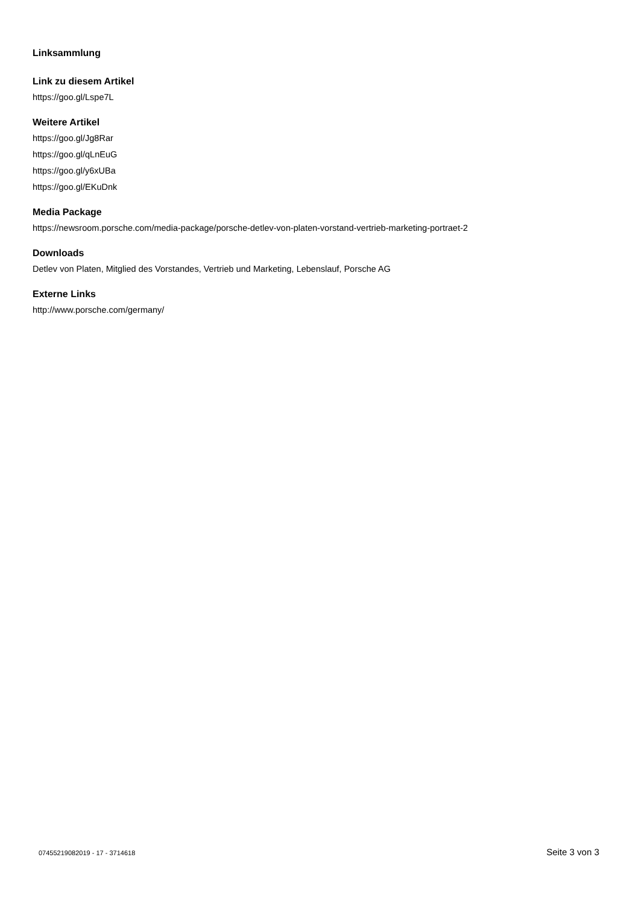Linksammlung
Link zu diesem Artikel
https://goo.gl/Lspe7L
Weitere Artikel
https://goo.gl/Jg8Rar
https://goo.gl/qLnEuG
https://goo.gl/y6xUBa
https://goo.gl/EKuDnk
Media Package
https://newsroom.porsche.com/media-package/porsche-detlev-von-platen-vorstand-vertrieb-marketing-portraet-2
Downloads
Detlev von Platen, Mitglied des Vorstandes, Vertrieb und Marketing, Lebenslauf, Porsche AG
Externe Links
http://www.porsche.com/germany/
07455219082019 - 17 - 3714618 Seite 3 von 3